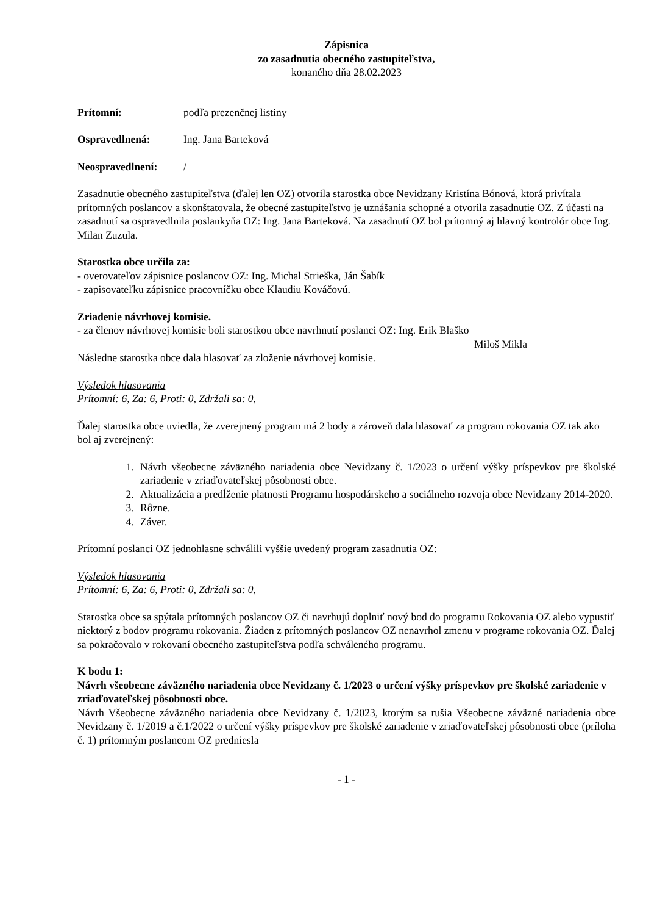Zápisnica
zo zasadnutia obecného zastupiteľstva,
konaného dňa 28.02.2023
Prítomní: podľa prezenčnej listiny
Ospravedlnená: Ing. Jana Barteková
Neospravedlnení: /
Zasadnutie obecného zastupiteľstva (ďalej len OZ) otvorila starostka obce Nevidzany Kristína Bónová, ktorá privítala prítomných poslancov a skonštatovala, že obecné zastupiteľstvo je uznášania schopné a otvorila zasadnutie OZ. Z účasti na zasadnutí sa ospravedlnila poslankyňa OZ: Ing. Jana Barteková. Na zasadnutí OZ bol prítomný aj hlavný kontrolór obce Ing. Milan Zuzula.
Starostka obce určila za:
- overovateľov zápisnice poslancov OZ: Ing. Michal Strieška, Ján Šabík
- zapisovateľku zápisnice pracovníčku obce Klaudiu Kováčovú.
Zriadenie návrhovej komisie.
- za členov návrhovej komisie boli starostkou obce navrhnutí poslanci OZ: Ing. Erik Blaško
Miloš Mikla
Následne starostka obce dala hlasovať za zloženie návrhovej komisie.
Výsledok hlasovania
Prítomní: 6, Za: 6, Proti: 0, Zdržali sa: 0,
Ďalej starostka obce uviedla, že zverejnený program má 2 body a zároveň dala hlasovať za program rokovania OZ tak ako bol aj zverejnený:
1. Návrh všeobecne záväzného nariadenia obce Nevidzany č. 1/2023 o určení výšky príspevkov pre školské zariadenie v zriaďovateľskej pôsobnosti obce.
2. Aktualizácia a predĺženie platnosti Programu hospodárskeho a sociálneho rozvoja obce Nevidzany 2014-2020.
3. Rôzne.
4. Záver.
Prítomní poslanci OZ jednohlasne schválili vyššie uvedený program zasadnutia OZ:
Výsledok hlasovania
Prítomní: 6, Za: 6, Proti: 0, Zdržali sa: 0,
Starostka obce sa spýtala prítomných poslancov OZ či navrhujú doplniť nový bod do programu Rokovania OZ alebo vypustiť niektorý z bodov programu rokovania. Žiaden z prítomných poslancov OZ nenavrhol zmenu v programe rokovania OZ. Ďalej sa pokračovalo v rokovaní obecného zastupiteľstva podľa schváleného programu.
K bodu 1:
Návrh všeobecne záväzného nariadenia obce Nevidzany č. 1/2023 o určení výšky príspevkov pre školské zariadenie v zriaďovateľskej pôsobnosti obce.
Návrh Všeobecne záväzného nariadenia obce Nevidzany č. 1/2023, ktorým sa rušia Všeobecne záväzné nariadenia obce Nevidzany č. 1/2019 a č.1/2022 o určení výšky príspevkov pre školské zariadenie v zriaďovateľskej pôsobnosti obce (príloha č. 1) prítomným poslancom OZ predniesla
- 1 -